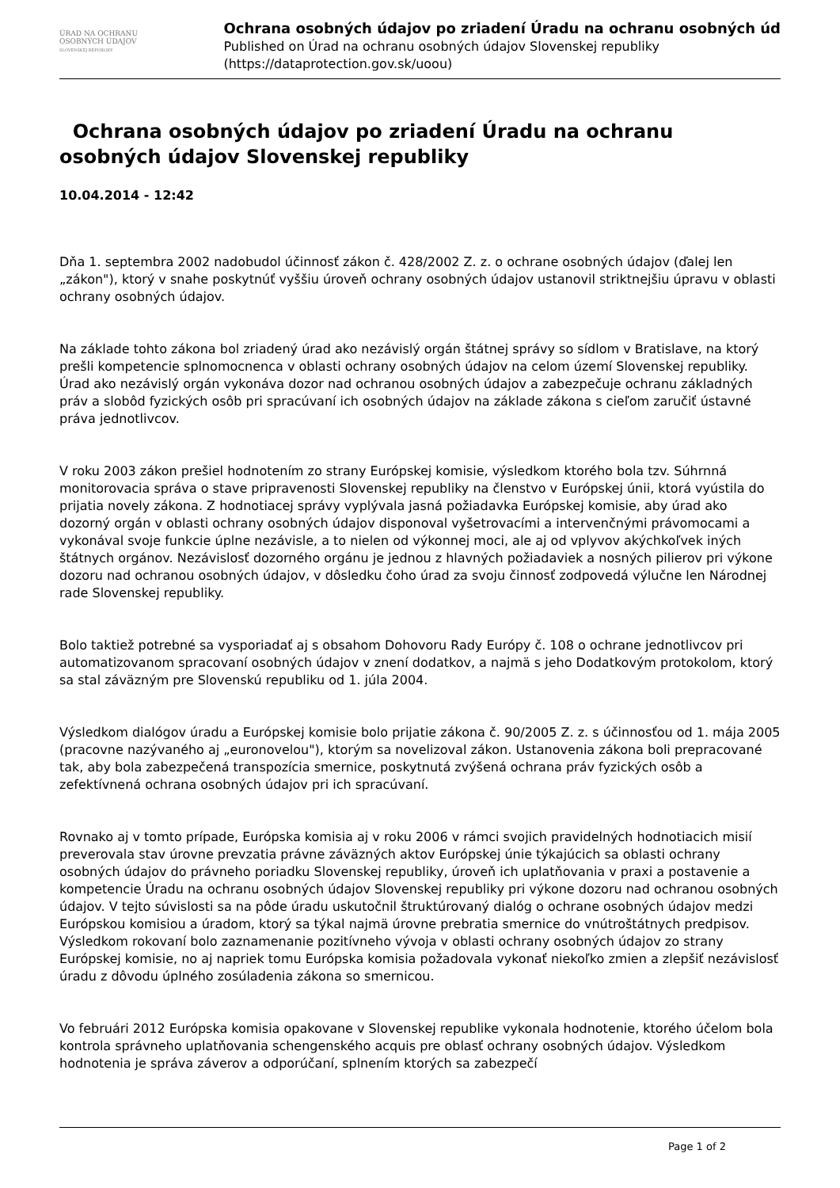ÚRAD NA OCHRANU
OSOBNÝCH ÚDAJOV
SLOVENSKEJ REPUBLIKY
Ochrana osobných údajov po zriadení Úradu na ochranu osobných úd
Published on Úrad na ochranu osobných údajov Slovenskej republiky
(https://dataprotection.gov.sk/uoou)
Ochrana osobných údajov po zriadení Úradu na ochranu osobných údajov Slovenskej republiky
10.04.2014 - 12:42
Dňa 1. septembra 2002 nadobudol účinnosť zákon č. 428/2002 Z. z. o ochrane osobných údajov (ďalej len „zákon"), ktorý v snahe poskytnúť vyššiu úroveň ochrany osobných údajov ustanovil striktnejšiu úpravu v oblasti ochrany osobných údajov.
Na základe tohto zákona bol zriadený úrad ako nezávislý orgán štátnej správy so sídlom v Bratislave, na ktorý prešli kompetencie splnomocnenca v oblasti ochrany osobných údajov na celom území Slovenskej republiky. Úrad ako nezávislý orgán vykonáva dozor nad ochranou osobných údajov a zabezpečuje ochranu základných práv a slobôd fyzických osôb pri spracúvaní ich osobných údajov na základe zákona s cieľom zaručiť ústavné práva jednotlivcov.
V roku 2003 zákon prešiel hodnotením zo strany Európskej komisie, výsledkom ktorého bola tzv. Súhrnná monitorovacia správa o stave pripravenosti Slovenskej republiky na členstvo v Európskej únii, ktorá vyústila do prijatia novely zákona. Z hodnotiacej správy vyplývala jasná požiadavka Európskej komisie, aby úrad ako dozorný orgán v oblasti ochrany osobných údajov disponoval vyšetrovacími a intervenčnými právomocami a vykonával svoje funkcie úplne nezávisle, a to nielen od výkonnej moci, ale aj od vplyvov akýchkoľvek iných štátnych orgánov. Nezávislosť dozorného orgánu je jednou z hlavných požiadaviek a nosných pilierov pri výkone dozoru nad ochranou osobných údajov, v dôsledku čoho úrad za svoju činnosť zodpovedá výlučne len Národnej rade Slovenskej republiky.
Bolo taktiež potrebné sa vysporiadať aj s obsahom Dohovoru Rady Európy č. 108 o ochrane jednotlivcov pri automatizovanom spracovaní osobných údajov v znení dodatkov, a najmä s jeho Dodatkovým protokolom, ktorý sa stal záväzným pre Slovenskú republiku od 1. júla 2004.
Výsledkom dialógov úradu a Európskej komisie bolo prijatie zákona č. 90/2005 Z. z. s účinnosťou od 1. mája 2005 (pracovne nazývaného aj „euronovelou"), ktorým sa novelizoval zákon. Ustanovenia zákona boli prepracované tak, aby bola zabezpečená transpozícia smernice, poskytnutá zvýšená ochrana práv fyzických osôb a zefektívnená ochrana osobných údajov pri ich spracúvaní.
Rovnako aj v tomto prípade, Európska komisia aj v roku 2006 v rámci svojich pravidelných hodnotiacich misií preverovala stav úrovne prevzatia právne záväzných aktov Európskej únie týkajúcich sa oblasti ochrany osobných údajov do právneho poriadku Slovenskej republiky, úroveň ich uplatňovania v praxi a postavenie a kompetencie Úradu na ochranu osobných údajov Slovenskej republiky pri výkone dozoru nad ochranou osobných údajov. V tejto súvislosti sa na pôde úradu uskutočnil štruktúrovaný dialóg o ochrane osobných údajov medzi Európskou komisiou a úradom, ktorý sa týkal najmä úrovne prebratia smernice do vnútroštátnych predpisov. Výsledkom rokovaní bolo zaznamenanie pozitívneho vývoja v oblasti ochrany osobných údajov zo strany Európskej komisie, no aj napriek tomu Európska komisia požadovala vykonať niekoľko zmien a zlepšiť nezávislosť úradu z dôvodu úplného zosúladenia zákona so smernicou.
Vo februári 2012 Európska komisia opakovane v Slovenskej republike vykonala hodnotenie, ktorého účelom bola kontrola správneho uplatňovania schengenského acquis pre oblasť ochrany osobných údajov. Výsledkom hodnotenia je správa záverov a odporúčaní, splnením ktorých sa zabezpečí
Page 1 of 2